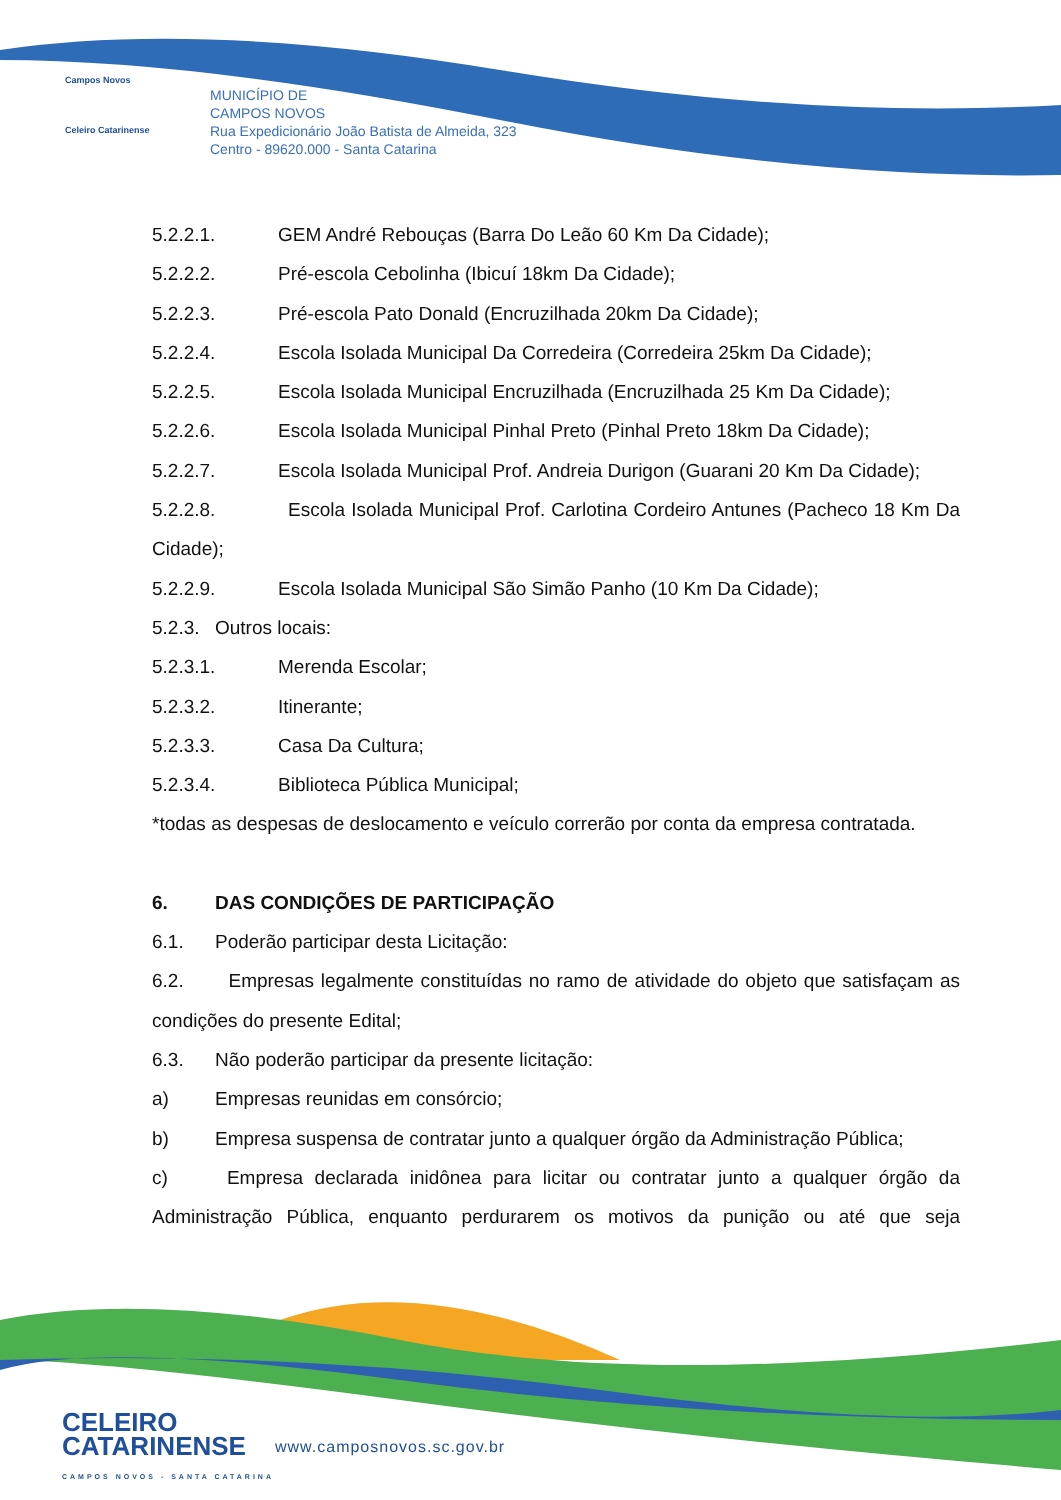Campos Novos
Celeiro Catarinense
MUNICÍPIO DE
CAMPOS NOVOS
Rua Expedicionário João Batista de Almeida, 323
Centro - 89620.000 - Santa Catarina
5.2.2.1. GEM André Rebouças (Barra Do Leão 60 Km Da Cidade);
5.2.2.2. Pré-escola Cebolinha (Ibicuí 18km Da Cidade);
5.2.2.3. Pré-escola Pato Donald (Encruzilhada 20km Da Cidade);
5.2.2.4. Escola Isolada Municipal Da Corredeira (Corredeira 25km Da Cidade);
5.2.2.5. Escola Isolada Municipal Encruzilhada (Encruzilhada 25 Km Da Cidade);
5.2.2.6. Escola Isolada Municipal Pinhal Preto (Pinhal Preto 18km Da Cidade);
5.2.2.7. Escola Isolada Municipal Prof. Andreia Durigon (Guarani 20 Km Da Cidade);
5.2.2.8.     Escola Isolada Municipal Prof. Carlotina Cordeiro Antunes (Pacheco 18 Km Da Cidade);
5.2.2.9. Escola Isolada Municipal São Simão Panho (10 Km Da Cidade);
5.2.3. Outros locais:
5.2.3.1. Merenda Escolar;
5.2.3.2. Itinerante;
5.2.3.3. Casa Da Cultura;
5.2.3.4. Biblioteca Pública Municipal;
*todas as despesas de deslocamento e veículo correrão por conta da empresa contratada.
6. DAS CONDIÇÕES DE PARTICIPAÇÃO
6.1. Poderão participar desta Licitação:
6.2.   Empresas legalmente constituídas no ramo de atividade do objeto que satisfaçam as condições do presente Edital;
6.3. Não poderão participar da presente licitação:
a) Empresas reunidas em consórcio;
b) Empresa suspensa de contratar junto a qualquer órgão da Administração Pública;
c)    Empresa declarada inidônea para licitar ou contratar junto a qualquer órgão da Administração Pública, enquanto perdurarem os motivos da punição ou até que seja
CELEIRO
CATARINENSE
CAMPOS NOVOS - SANTA CATARINA
www.camposnovos.sc.gov.br